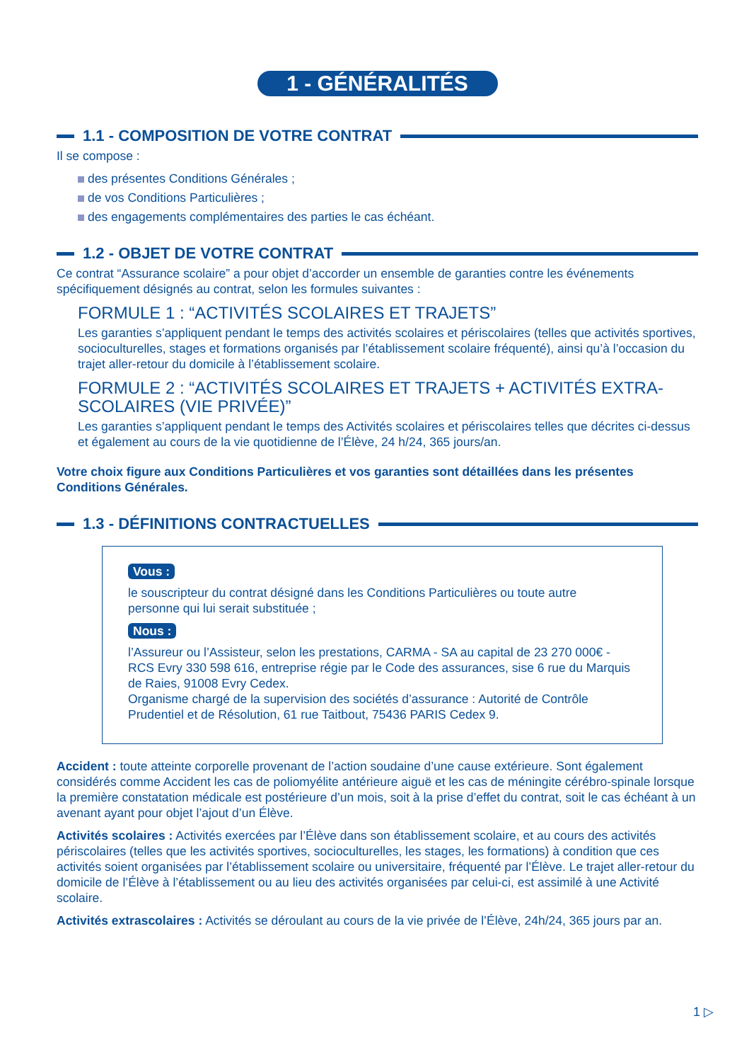1 - GÉNÉRALITÉS
1.1 - COMPOSITION DE VOTRE CONTRAT
Il se compose :
des présentes Conditions Générales ;
de vos Conditions Particulières ;
des engagements complémentaires des parties le cas échéant.
1.2 - OBJET DE VOTRE CONTRAT
Ce contrat “Assurance scolaire” a pour objet d’accorder un ensemble de garanties contre les événements spécifiquement désignés au contrat, selon les formules suivantes :
FORMULE 1 : “ACTIVITÉS SCOLAIRES ET TRAJETS”
Les garanties s’appliquent pendant le temps des activités scolaires et périscolaires (telles que activités sportives, socioculturelles, stages et formations organisés par l’établissement scolaire fréquenté), ainsi qu’à l’occasion du trajet aller-retour du domicile à l’établissement scolaire.
FORMULE 2 : “ACTIVITÉS SCOLAIRES ET TRAJETS + ACTIVITÉS EXTRA-SCOLAIRES (VIE PRIVÉE)”
Les garanties s’appliquent pendant le temps des Activités scolaires et périscolaires telles que décrites ci-dessus et également au cours de la vie quotidienne de l’Élève, 24 h/24, 365 jours/an.
Votre choix figure aux Conditions Particulières et vos garanties sont détaillées dans les présentes Conditions Générales.
1.3 - DÉFINITIONS CONTRACTUELLES
Vous :
le souscripteur du contrat désigné dans les Conditions Particulières ou toute autre personne qui lui serait substituée ;
Nous :
l’Assureur ou l’Assisteur, selon les prestations, CARMA - SA au capital de 23 270 000€ - RCS Evry 330 598 616, entreprise régie par le Code des assurances, sise 6 rue du Marquis de Raies, 91008 Evry Cedex.
Organisme chargé de la supervision des sociétés d’assurance : Autorité de Contrôle Prudentiel et de Résolution, 61 rue Taitbout, 75436 PARIS Cedex 9.
Accident : toute atteinte corporelle provenant de l’action soudaine d’une cause extérieure. Sont également considérés comme Accident les cas de poliomyélite antérieure aiguë et les cas de méningite cérébro-spinale lorsque la première constatation médicale est postérieure d’un mois, soit à la prise d’effet du contrat, soit le cas échéant à un avenant ayant pour objet l’ajout d’un Élève.
Activités scolaires : Activités exercées par l’Élève dans son établissement scolaire, et au cours des activités périscolaires (telles que les activités sportives, socioculturelles, les stages, les formations) à condition que ces activités soient organisées par l’établissement scolaire ou universitaire, fréquenté par l’Élève. Le trajet aller-retour du domicile de l’Élève à l’établissement ou au lieu des activités organisées par celui-ci, est assimilé à une Activité scolaire.
Activités extrascolaires : Activités se déroulant au cours de la vie privée de l’Élève, 24h/24, 365 jours par an.
1 ▷